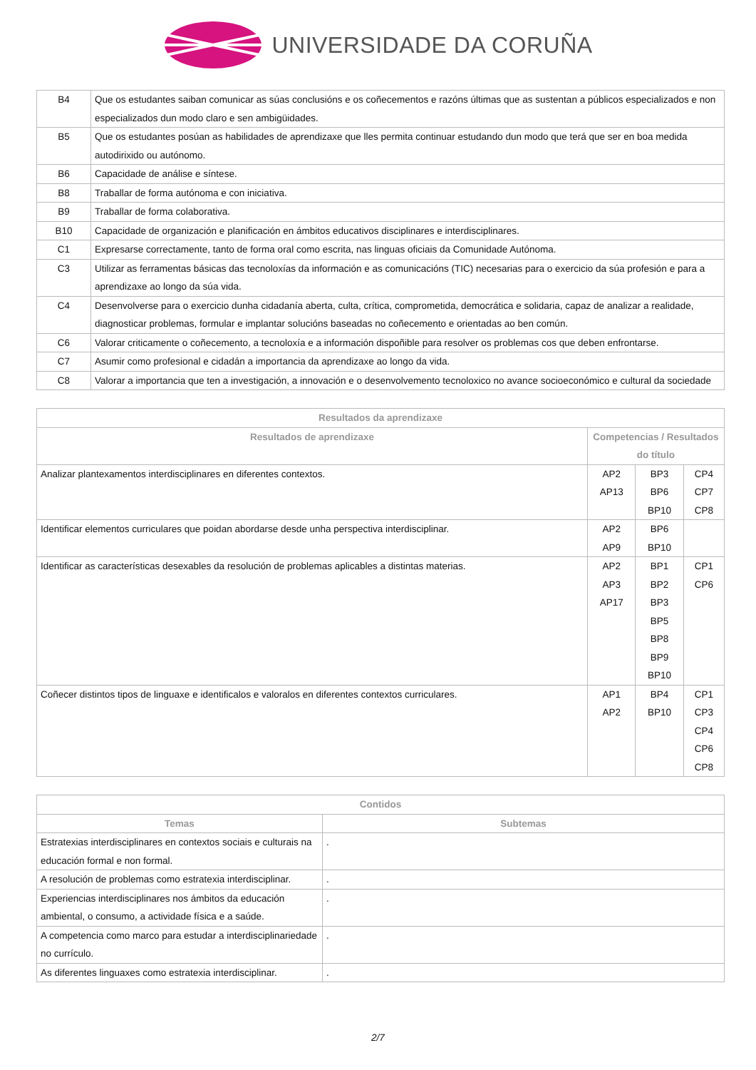UNIVERSIDADE DA CORUÑA
| B4 | Que os estudantes saiban comunicar as súas conclusións e os coñecementos e razóns últimas que as sustentan a públicos especializados e non especializados dun modo claro e sen ambigüidades. |
| B5 | Que os estudantes posúan as habilidades de aprendizaxe que lles permita continuar estudando dun modo que terá que ser en boa medida autodirixido ou autónomo. |
| B6 | Capacidade de análise e síntese. |
| B8 | Traballar de forma autónoma e con iniciativa. |
| B9 | Traballar de forma colaborativa. |
| B10 | Capacidade de organización e planificación en ámbitos educativos disciplinares e interdisciplinares. |
| C1 | Expresarse correctamente, tanto de forma oral como escrita, nas linguas oficiais da Comunidade Autónoma. |
| C3 | Utilizar as ferramentas básicas das tecnoloxías da información e as comunicacións (TIC) necesarias para o exercicio da súa profesión e para a aprendizaxe ao longo da súa vida. |
| C4 | Desenvolverse para o exercicio dunha cidadanía aberta, culta, crítica, comprometida, democrática e solidaria, capaz de analizar a realidade, diagnosticar problemas, formular e implantar solucións baseadas no coñecemento e orientadas ao ben común. |
| C6 | Valorar criticamente o coñecemento, a tecnoloxía e a información dispoñible para resolver os problemas cos que deben enfrontarse. |
| C7 | Asumir como profesional e cidadán a importancia da aprendizaxe ao longo da vida. |
| C8 | Valorar a importancia que ten a investigación, a innovación e o desenvolvemento tecnoloxico no avance socioeconómico e cultural da sociedade |
| Resultados da aprendizaxe | | | |
| --- | --- | --- | --- |
| Resultados de aprendizaxe | Competencias / Resultados do título | | |
| Analizar plantexamentos interdisciplinares en diferentes contextos. | AP2 AP13 | BP3 BP6 BP10 | CP4 CP7 CP8 |
| Identificar elementos curriculares que poidan abordarse desde unha perspectiva interdisciplinar. | AP2 AP9 | BP6 BP10 | |
| Identificar as características desexables da resolución de problemas aplicables a distintas materias. | AP2 AP3 AP17 | BP1 BP2 BP3 BP5 BP8 BP9 BP10 | CP1 CP6 |
| Coñecer distintos tipos de linguaxe e identificalos e valoralos en diferentes contextos curriculares. | AP1 AP2 | BP4 BP10 | CP1 CP3 CP4 CP6 CP8 |
| Contidos | |
| --- | --- |
| Temas | Subtemas |
| Estratexias interdisciplinares en contextos sociais e culturais na educación formal e non formal. | . |
| A resolución de problemas como estratexia interdisciplinar. | . |
| Experiencias interdisciplinares nos ámbitos da educación ambiental, o consumo, a actividade física e a saúde. | . |
| A competencia como marco para estudar a interdisciplinariedade no currículo. | . |
| As diferentes linguaxes como estratexia interdisciplinar. | . |
2/7